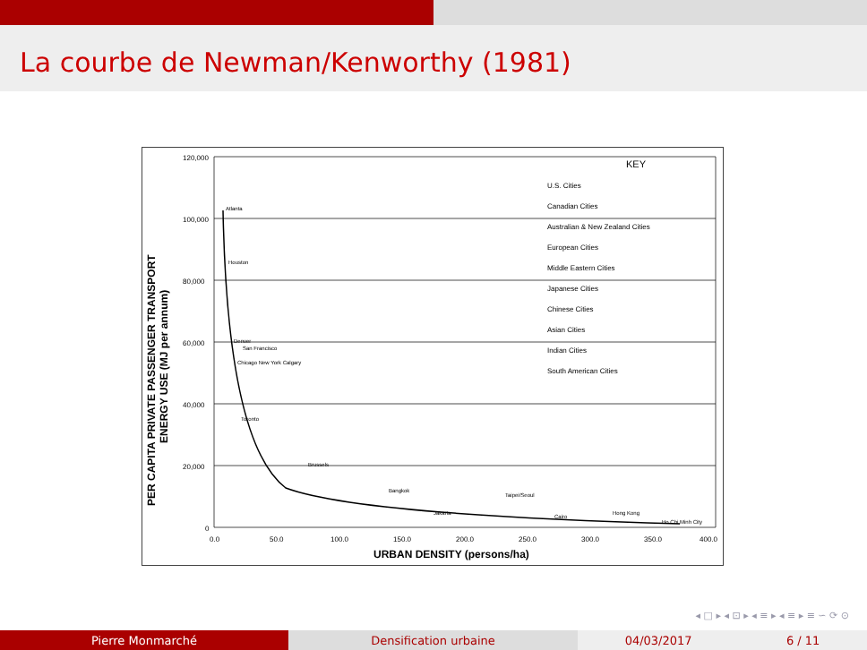La courbe de Newman/Kenworthy (1981)
120,000
100,000
80,000
60,000
40,000
20,000
0
0.0
50.0
100.0
150.0
200.0
250.0
300.0
350.0
400.0
URBAN DENSITY (persons/ha)
PER CAPITA PRIVATE PASSENGER TRANSPORT
ENERGY USE (MJ per annum)
KEY
U.S. Cities
Canadian Cities
Australian & New Zealand Cities
European Cities
Middle Eastern Cities
Japanese Cities
Chinese Cities
Asian Cities
Indian Cities
South American Cities
Atlanta
Houston
Denver
San Francisco
Chicago New York Calgary
Toronto
Brussels
Bangkok
Taipei/Seoul
Jakarta
Cairo
Hong Kong
Ho Chi Minh City
◂ □ ▸ ◂ ⊡ ▸ ◂ ≡ ▸ ◂ ≡ ▸ ≡ ∽ ⟳ ⊙
Pierre Monmarché Densification urbaine 04/03/2017 6 / 11